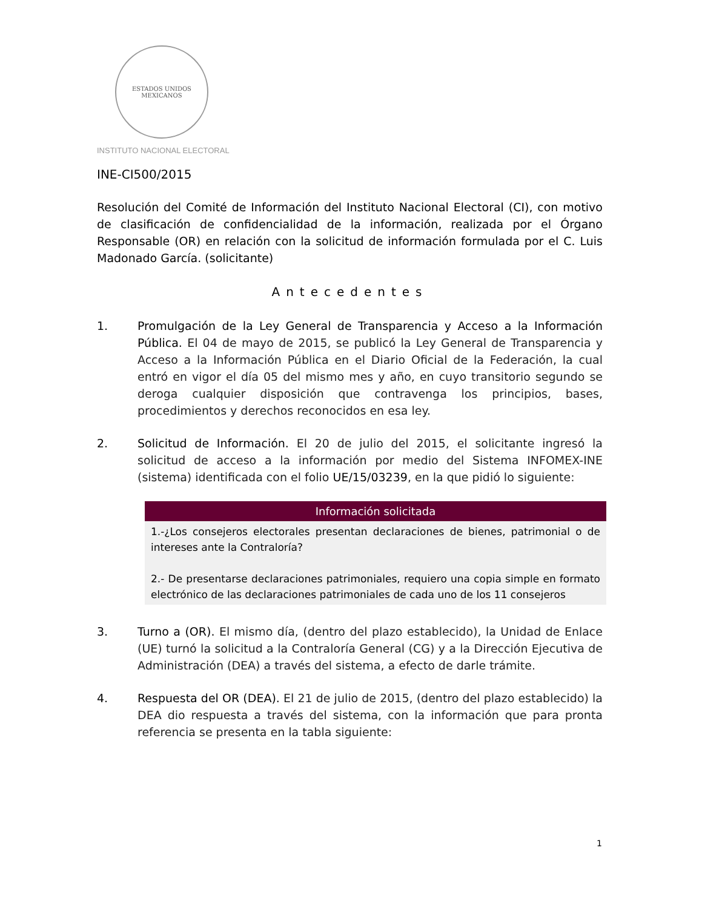ESTADOS UNIDOS MEXICANOS
INSTITUTO NACIONAL ELECTORAL
INE-CI500/2015
Resolución del Comité de Información del Instituto Nacional Electoral (CI), con motivo de clasificación de confidencialidad de la información, realizada por el Órgano Responsable (OR) en relación con la solicitud de información formulada por el C. Luis Madonado García. (solicitante)
Antecedentes
1. Promulgación de la Ley General de Transparencia y Acceso a la Información Pública. El 04 de mayo de 2015, se publicó la Ley General de Transparencia y Acceso a la Información Pública en el Diario Oficial de la Federación, la cual entró en vigor el día 05 del mismo mes y año, en cuyo transitorio segundo se deroga cualquier disposición que contravenga los principios, bases, procedimientos y derechos reconocidos en esa ley.
2. Solicitud de Información. El 20 de julio del 2015, el solicitante ingresó la solicitud de acceso a la información por medio del Sistema INFOMEX-INE (sistema) identificada con el folio UE/15/03239, en la que pidió lo siguiente:
| Información solicitada |
| --- |
| 1.-¿Los consejeros electorales presentan declaraciones de bienes, patrimonial o de intereses ante la Contraloría? 2.- De presentarse declaraciones patrimoniales, requiero una copia simple en formato electrónico de las declaraciones patrimoniales de cada uno de los 11 consejeros |
3. Turno a (OR). El mismo día, (dentro del plazo establecido), la Unidad de Enlace (UE) turnó la solicitud a la Contraloría General (CG) y a la Dirección Ejecutiva de Administración (DEA) a través del sistema, a efecto de darle trámite.
4. Respuesta del OR (DEA). El 21 de julio de 2015, (dentro del plazo establecido) la DEA dio respuesta a través del sistema, con la información que para pronta referencia se presenta en la tabla siguiente:
1